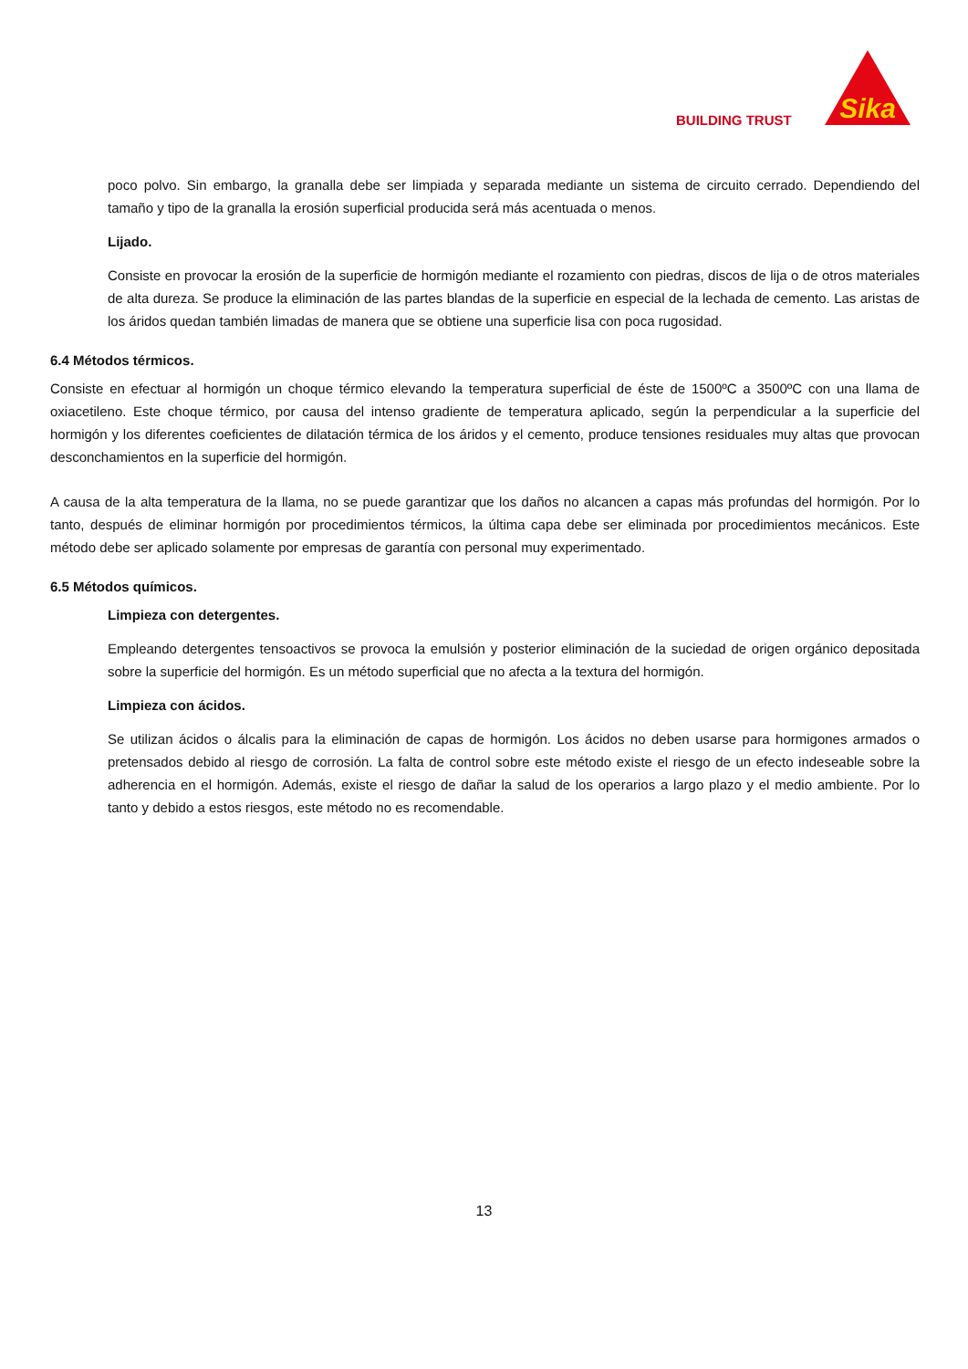BUILDING TRUST
Sika
poco polvo. Sin embargo, la granalla debe ser limpiada y separada mediante un sistema de circuito cerrado. Dependiendo del tamaño y tipo de la granalla la erosión superficial producida será más acentuada o menos.
Lijado.
Consiste en provocar la erosión de la superficie de hormigón mediante el rozamiento con piedras, discos de lija o de otros materiales de alta dureza. Se produce la eliminación de las partes blandas de la superficie en especial de la lechada de cemento. Las aristas de los áridos quedan también limadas de manera que se obtiene una superficie lisa con poca rugosidad.
6.4 Métodos térmicos.
Consiste en efectuar al hormigón un choque térmico elevando la temperatura superficial de éste de 1500ºC a 3500ºC con una llama de oxiacetileno. Este choque térmico, por causa del intenso gradiente de temperatura aplicado, según la perpendicular a la superficie del hormigón y los diferentes coeficientes de dilatación térmica de los áridos y el cemento, produce tensiones residuales muy altas que provocan desconchamientos en la superficie del hormigón.
A causa de la alta temperatura de la llama, no se puede garantizar que los daños no alcancen a capas más profundas del hormigón. Por lo tanto, después de eliminar hormigón por procedimientos térmicos, la última capa debe ser eliminada por procedimientos mecánicos. Este método debe ser aplicado solamente por empresas de garantía con personal muy experimentado.
6.5 Métodos químicos.
Limpieza con detergentes.
Empleando detergentes tensoactivos se provoca la emulsión y posterior eliminación de la suciedad de origen orgánico depositada sobre la superficie del hormigón. Es un método superficial que no afecta a la textura del hormigón.
Limpieza con ácidos.
Se utilizan ácidos o álcalis para la eliminación de capas de hormigón. Los ácidos no deben usarse para hormigones armados o pretensados debido al riesgo de corrosión. La falta de control sobre este método existe el riesgo de un efecto indeseable sobre la adherencia en el hormigón. Además, existe el riesgo de dañar la salud de los operarios a largo plazo y el medio ambiente. Por lo tanto y debido a estos riesgos, este método no es recomendable.
13